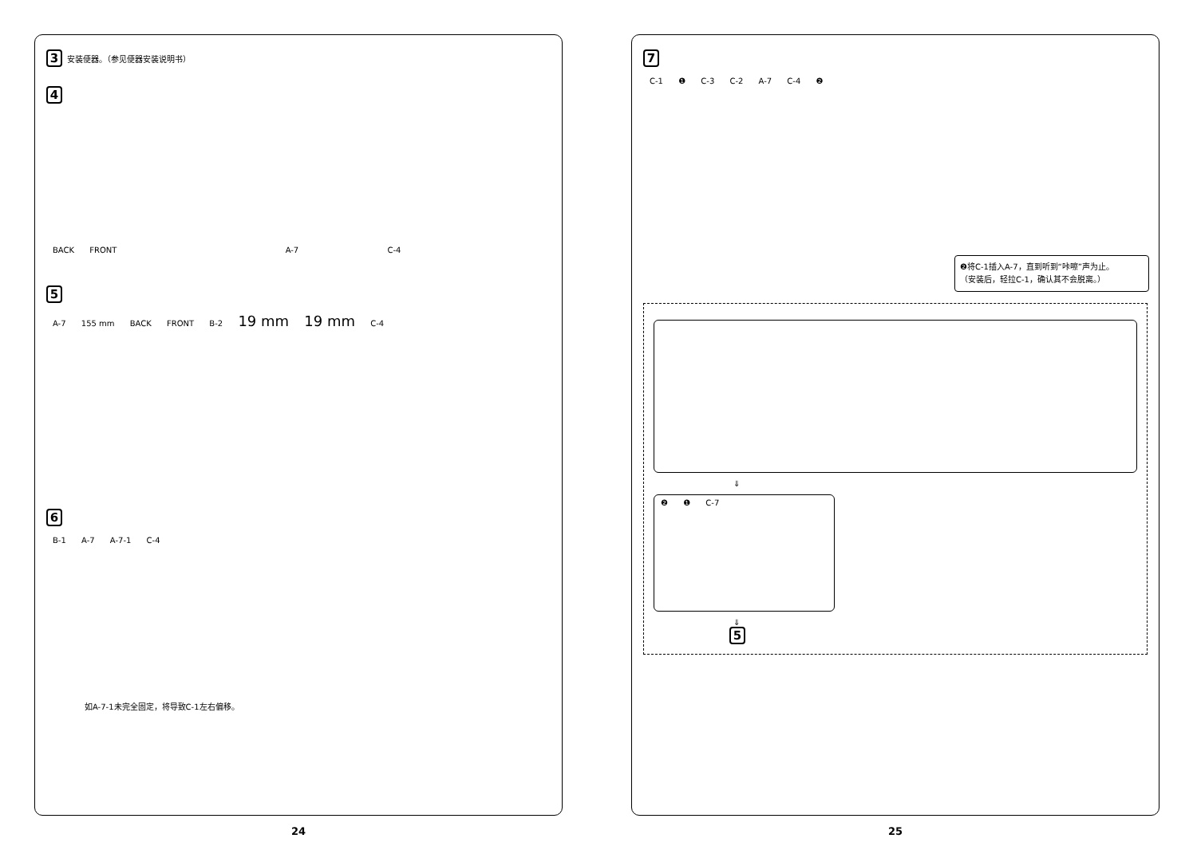3 安装便器。（参见便器安装说明书）
4
BACK FRONT A-7 C-4
5
A-7 155 mm BACK FRONT B-2 19 mm 19 mm C-4
6
B-1 A-7 A-7-1 C-4
如A-7-1未完全固定，将导致C-1左右偏移。
24
7
C-1 ❶ C-3 C-2 A-7 C-4 ❷
❷将C-1插入A-7，直到听到“咔嚓”声为止。
（安装后，轻拉C-1，确认其不会脱离。）
⇓
❷ ❶ C-7
⇓
5
25